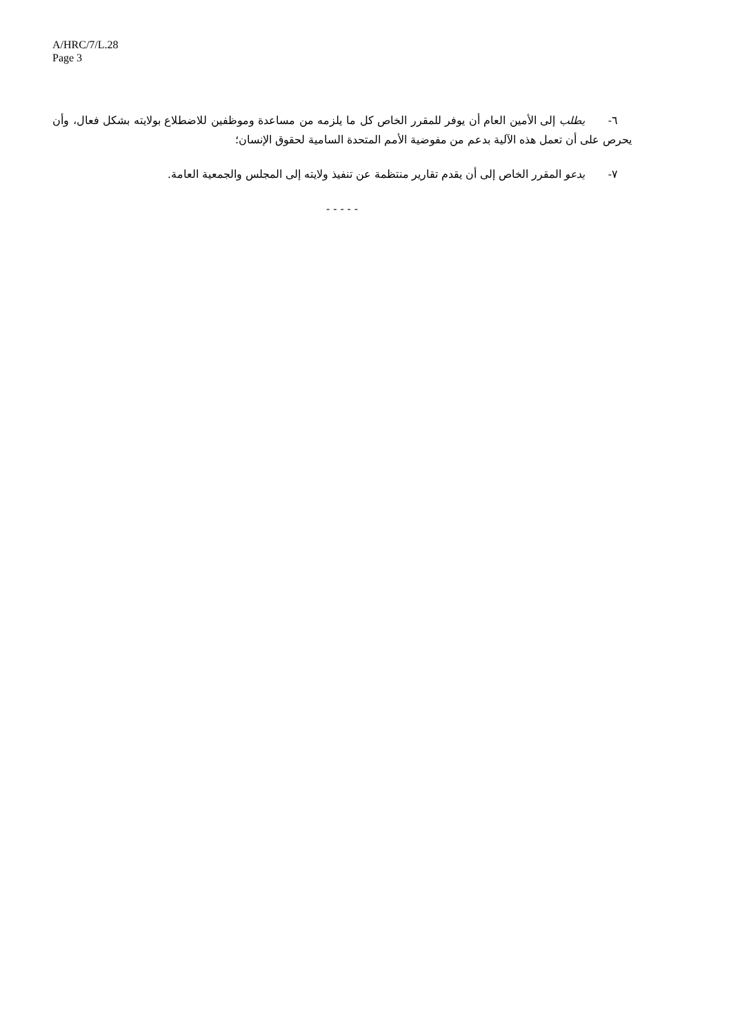A/HRC/7/L.28
Page 3
٦- يطلب إلى الأمين العام أن يوفر للمقرر الخاص كل ما يلزمه من مساعدة وموظفين للاضطلاع بولايته بشكل فعال، وأن يحرص على أن تعمل هذه الآلية بدعم من مفوضية الأمم المتحدة السامية لحقوق الإنسان؛
٧- يدعو المقرر الخاص إلى أن يقدم تقارير منتظمة عن تنفيذ ولايته إلى المجلس والجمعية العامة.
- - - - -